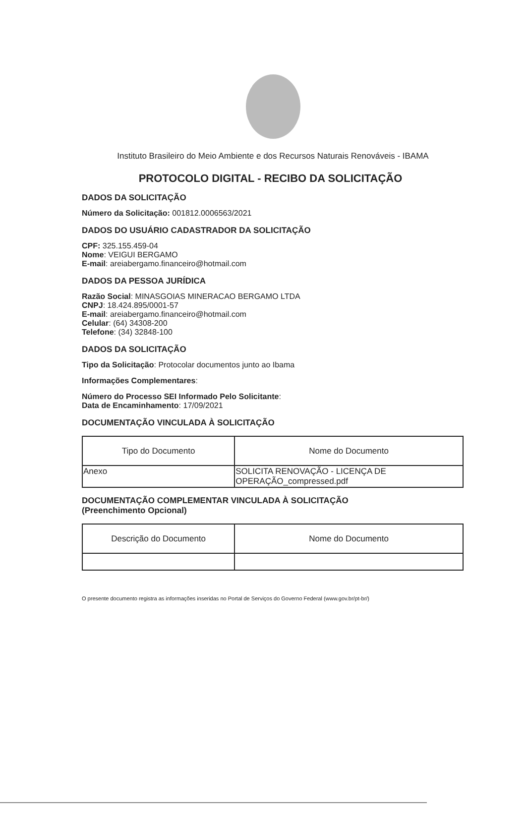Instituto Brasileiro do Meio Ambiente e dos Recursos Naturais Renováveis - IBAMA
PROTOCOLO DIGITAL - RECIBO DA SOLICITAÇÃO
DADOS DA SOLICITAÇÃO
Número da Solicitação: 001812.0006563/2021
DADOS DO USUÁRIO CADASTRADOR DA SOLICITAÇÃO
CPF: 325.155.459-04
Nome: VEIGUI BERGAMO
E-mail: areiabergamo.financeiro@hotmail.com
DADOS DA PESSOA JURÍDICA
Razão Social: MINASGOIAS MINERACAO BERGAMO LTDA
CNPJ: 18.424.895/0001-57
E-mail: areiabergamo.financeiro@hotmail.com
Celular: (64) 34308-200
Telefone: (34) 32848-100
DADOS DA SOLICITAÇÃO
Tipo da Solicitação: Protocolar documentos junto ao Ibama
Informações Complementares:
Número do Processo SEI Informado Pelo Solicitante:
Data de Encaminhamento: 17/09/2021
DOCUMENTAÇÃO VINCULADA À SOLICITAÇÃO
| Tipo do Documento | Nome do Documento |
| --- | --- |
| Anexo | SOLICITA RENOVAÇÃO - LICENÇA DE OPERAÇÃO_compressed.pdf |
DOCUMENTAÇÃO COMPLEMENTAR VINCULADA À SOLICITAÇÃO
(Preenchimento Opcional)
| Descrição do Documento | Nome do Documento |
| --- | --- |
O presente documento registra as informações inseridas no Portal de Serviços do Governo Federal (www.gov.br/pt-br/)